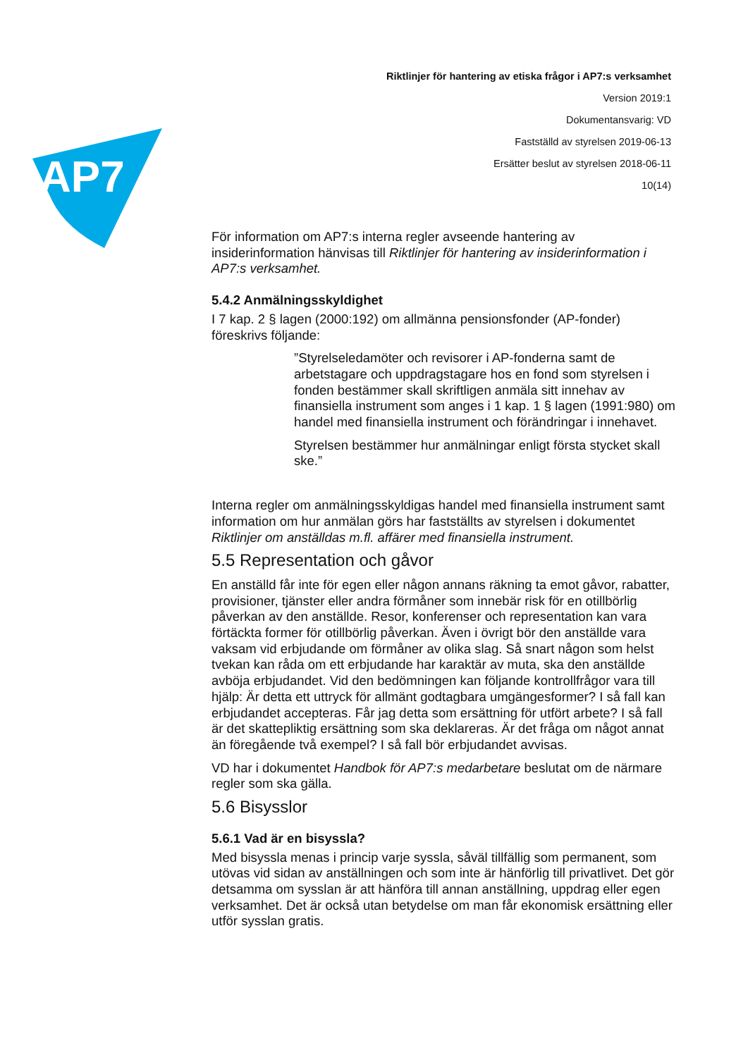AP7
Riktlinjer för hantering av etiska frågor i AP7:s verksamhet
Version 2019:1
Dokumentansvarig: VD
Fastställd av styrelsen 2019-06-13
Ersätter beslut av styrelsen 2018-06-11
10(14)
För information om AP7:s interna regler avseende hantering av insiderinformation hänvisas till Riktlinjer för hantering av insiderinformation i AP7:s verksamhet.
5.4.2 Anmälningsskyldighet
I 7 kap. 2 § lagen (2000:192) om allmänna pensionsfonder (AP-fonder) föreskrivs följande:
”Styrelseledamöter och revisorer i AP-fonderna samt de arbetstagare och uppdragstagare hos en fond som styrelsen i fonden bestämmer skall skriftligen anmäla sitt innehav av finansiella instrument som anges i 1 kap. 1 § lagen (1991:980) om handel med finansiella instrument och förändringar i innehavet.
Styrelsen bestämmer hur anmälningar enligt första stycket skall ske.”
Interna regler om anmälningsskyldigas handel med finansiella instrument samt information om hur anmälan görs har fastställts av styrelsen i dokumentet Riktlinjer om anställdas m.fl. affärer med finansiella instrument.
5.5 Representation och gåvor
En anställd får inte för egen eller någon annans räkning ta emot gåvor, rabatter, provisioner, tjänster eller andra förmåner som innebär risk för en otillbörlig påverkan av den anställde. Resor, konferenser och representation kan vara förtäckta former för otillbörlig påverkan. Även i övrigt bör den anställde vara vaksam vid erbjudande om förmåner av olika slag. Så snart någon som helst tvekan kan råda om ett erbjudande har karaktär av muta, ska den anställde avböja erbjudandet. Vid den bedömningen kan följande kontrollfrågor vara till hjälp: Är detta ett uttryck för allmänt godtagbara umgängesformer? I så fall kan erbjudandet accepteras. Får jag detta som ersättning för utfört arbete? I så fall är det skattepliktig ersättning som ska deklareras. Är det fråga om något annat än föregående två exempel? I så fall bör erbjudandet avvisas.
VD har i dokumentet Handbok för AP7:s medarbetare beslutat om de närmare regler som ska gälla.
5.6 Bisysslor
5.6.1 Vad är en bisyssla?
Med bisyssla menas i princip varje syssla, såväl tillfällig som permanent, som utövas vid sidan av anställningen och som inte är hänförlig till privatlivet. Det gör detsamma om sysslan är att hänföra till annan anställning, uppdrag eller egen verksamhet. Det är också utan betydelse om man får ekonomisk ersättning eller utför sysslan gratis.